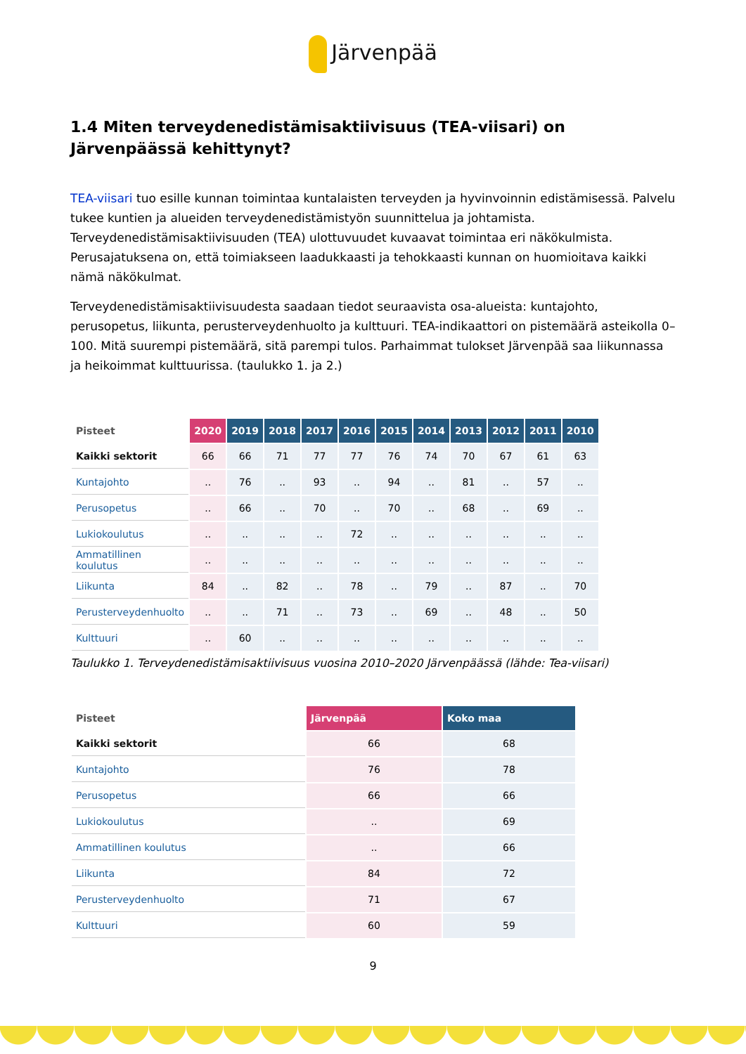Järvenpää
1.4 Miten terveydenedistämisaktiivisuus (TEA-viisari) on Järvenpäässä kehittynyt?
TEA-viisari tuo esille kunnan toimintaa kuntalaisten terveyden ja hyvinvoinnin edistämisessä. Palvelu tukee kuntien ja alueiden terveydenedistämistyön suunnittelua ja johtamista. Terveydenedistämisaktiivisuuden (TEA) ulottuvuudet kuvaavat toimintaa eri näkökulmista. Perusajatuksena on, että toimiakseen laadukkaasti ja tehokkaasti kunnan on huomioitava kaikki nämä näkökulmat.
Terveydenedistämisaktiivisuudesta saadaan tiedot seuraavista osa-alueista: kuntajohto, perusopetus, liikunta, perusterveydenhuolto ja kulttuuri. TEA-indikaattori on pistemäärä asteikolla 0–100. Mitä suurempi pistemäärä, sitä parempi tulos. Parhaimmat tulokset Järvenpää saa liikunnassa ja heikoimmat kulttuurissa. (taulukko 1. ja 2.)
| Pisteet | 2020 | 2019 | 2018 | 2017 | 2016 | 2015 | 2014 | 2013 | 2012 | 2011 | 2010 |
| --- | --- | --- | --- | --- | --- | --- | --- | --- | --- | --- | --- |
| Kaikki sektorit | 66 | 66 | 71 | 77 | 77 | 76 | 74 | 70 | 67 | 61 | 63 |
| Kuntajohto | .. | 76 | .. | 93 | .. | 94 | .. | 81 | .. | 57 | .. |
| Perusopetus | .. | 66 | .. | 70 | .. | 70 | .. | 68 | .. | 69 | .. |
| Lukiokoulutus | .. | .. | .. | .. | 72 | .. | .. | .. | .. | .. | .. |
| Ammatillinen koulutus | .. | .. | .. | .. | .. | .. | .. | .. | .. | .. | .. |
| Liikunta | 84 | .. | 82 | .. | 78 | .. | 79 | .. | 87 | .. | 70 |
| Perusterveydenhuolto | .. | .. | 71 | .. | 73 | .. | 69 | .. | 48 | .. | 50 |
| Kulttuuri | .. | 60 | .. | .. | .. | .. | .. | .. | .. | .. | .. |
Taulukko 1. Terveydenedistämisaktiivisuus vuosina 2010–2020 Järvenpäässä (lähde: Tea-viisari)
| Pisteet | Järvenpää | Koko maa |
| --- | --- | --- |
| Kaikki sektorit | 66 | 68 |
| Kuntajohto | 76 | 78 |
| Perusopetus | 66 | 66 |
| Lukiokoulutus | .. | 69 |
| Ammatillinen koulutus | .. | 66 |
| Liikunta | 84 | 72 |
| Perusterveydenhuolto | 71 | 67 |
| Kulttuuri | 60 | 59 |
9